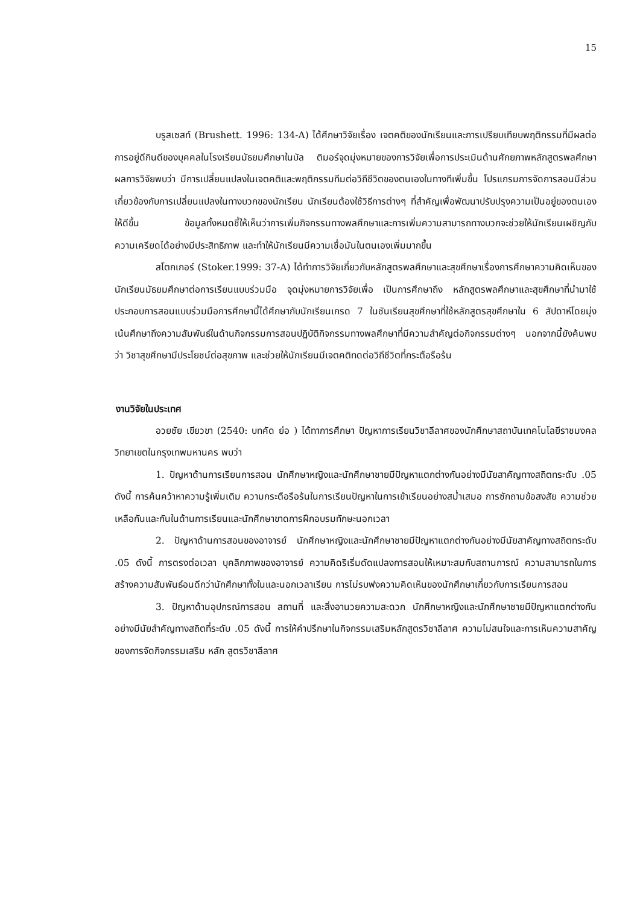15
บรูสเซสท์ (Brushett. 1996: 134-A) ได้ศึกษาวิจัยเรื่อง เจตคติของนักเรียนและการเปรียบเทียบพฤติกรรมที่มีผลต่อการอยู่ดีกินดีของบุคคลในโรงเรียนมัธยมศึกษาในบัล ติมอร์จุดมุ่งหมายของการวิจัยเพื่อการประเมินด้านศักยภาพหลักสูตรพลศึกษาผลการวิจัยพบว่า มีการเปลี่ยนแปลงในเจตคติและพฤติกรรมทีมต่อวิถีชีวิตของตนเองในทางทีเพิ่มขึ้น โปรแกรมการจัดการสอนมีส่วนเกี่ยวข้องกับการเปลี่ยนแปลงในทางบวกของนักเรียน นักเรียนต้องใช้วิธีการต่างๆ ที่สำคัญเพื่อพัฒนาปรับปรุงความเป็นอยู่ของตนเองให้ดีขึ้น ข้อมูลทั้งหมดชี้ให้เห็นว่าการเพิ่มกิจกรรมทางพลศึกษาและการเพิ่มความสามารถทางบวกจะช่วยให้นักเรียนเผชิญกับความเครียดได้อย่างมีประสิทธิภาพ และทำให้นักเรียนมีความเชื่อมันในตนเองเพิ่มมากขึ้น
สโตกเกอร์ (Stoker.1999: 37-A) ได้ทำการวิจัยเกี่ยวกับหลักสูตรพลศึกษาและสุขศึกษาเรื่องการศึกษาความคิดเห็นของนักเรียนมัธยมศึกษาต่อการเรียนแบบร่วมมือ จุดมุ่งหมายการวิจัยเพื่อ เป็นการศึกษาถึง หลักสูตรพลศึกษาและสุขศึกษาที่นำมาใช้ประกอบการสอนแบบร่วมมือการศึกษานี้ได้ศึกษากับนักเรียนเกรด 7 ในชันเรียนสุขศึกษาที่ใช้หลักสูตรสุขศึกษาใน 6 สัปดาห์โดยมุ่งเน้นศึกษาถึงความสัมพันธ์ในด้านกิจกรรมการสอนปฏิบัติกิจกรรมทางพลศึกษาที่มีความสำคัญต่อกิจกรรมต่างๆ นอกจากนี้ยังค้นพบว่า วิชาสุขศึกษามีประโยชน์ต่อสุขภาพ และช่วยให้นักเรียนมีเจตคติทดต่อวิถีชีวิตที่กระตือรือร้น
งานวิจัยในประเทศ
อวยชัย เขียวขา (2540: บทคัด ย่อ ) ได้ทาการศึกษา ปัญหาการเรียนวิชาลีลาศของนักศึกษาสถาบันเทคโนโลยีราชมงคล วิทยาเขตในกรุงเทพมหานคร พบว่า
1. ปัญหาด้านการเรียนการสอน นักศึกษาหญิงและนักศึกษาชายมีปัญหาแตกต่างกันอย่างมีนัยสาคัญทางสถิตทระดับ .05 ดังนี้ การค้นคว้าหาความรู้เพิ่มเติม ความกระตือรือร้นในการเรียนปัญหาในการเข้าเรียนอย่างสม่ำเสมอ การซักถามข้อสงสัย ความช่วยเหลือกันและกันในด้านการเรียนและนักศึกษาขาดการฝึกอบรมทักษะนอกเวลา
2. ปัญหาด้านการสอนของอาจารย์ นักศึกษาหญิงและนักศึกษาชายมีปัญหาแตกต่างกันอย่างมีนัยสาคัญทางสถิตทระดับ .05 ดังนี้ การตรงต่อเวลา บุคลิกภาพของอาจารย์ ความคิดริเริ่มดัดแปลงการสอนให้เหมาะสมกับสถานการณ์ ความสามารถในการสร้างความสัมพันธ์อนดีกว่านักศึกษาทั้งในและนอกเวลาเรียน การไม่รบฟงความคิดเห็นของนักศึกษาเกี่ยวกับการเรียนการสอน
3. ปัญหาด้านอุปกรณ์การสอน สถานที่ และสิ่งอานวยความสะดวก นักศึกษาหญิงและนักศึกษาชายมีปัญหาแตกต่างกันอย่างมีนัยสำคัญทางสถิตที่ระดับ .05 ดังนี้ การให้คำปรึกษาในกิจกรรมเสริมหลักสูตรวิชาลีลาศ ความไม่สนใจและการเห็นความสาคัญของการจัดกิจกรรมเสริม หลัก สูตรวิชาลีลาศ